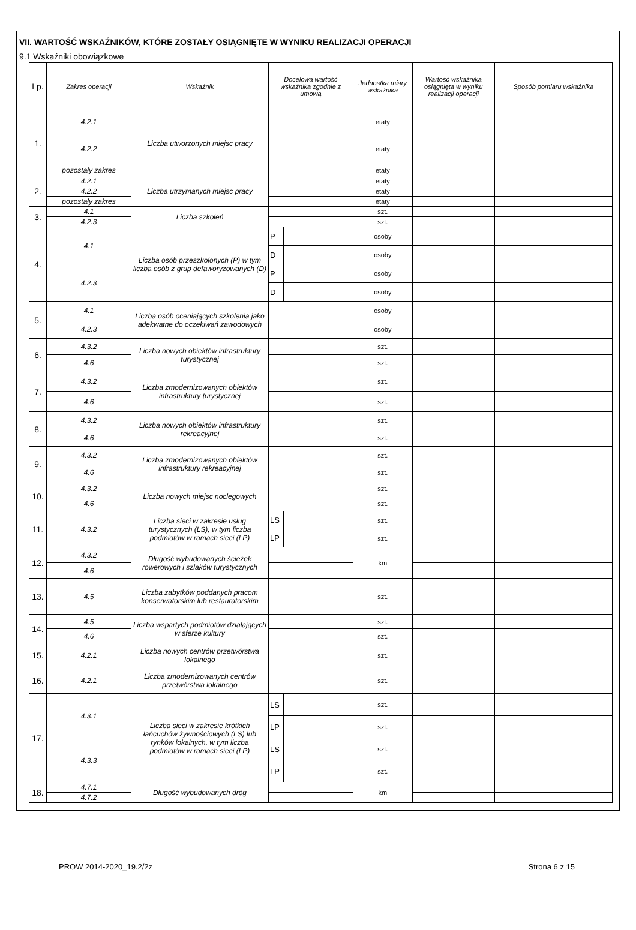VII. WARTOŚĆ WSKAŹNIKÓW, KTÓRE ZOSTAŁY OSIĄGNIĘTE W WYNIKU REALIZACJI OPERACJI
9.1 Wskaźniki obowiązkowe
| Lp. | Zakres operacji | Wskaźnik | Docelowa wartość wskaźnika zgodnie z umową | | Jednostka miary wskaźnika | Wartość wskaźnika osiągnięta w wyniku realizacji operacji | Sposób pomiaru wskaźnika |
| --- | --- | --- | --- | --- | --- | --- | --- |
| 1. | 4.2.1 | Liczba utworzonych miejsc pracy | | | etaty | | |
| | 4.2.2 | | | | etaty | | |
| | pozostały zakres | | | | etaty | | |
| 2. | 4.2.1 | Liczba utrzymanych miejsc pracy | | | etaty | | |
| | 4.2.2 | | | | etaty | | |
| | pozostały zakres | | | | etaty | | |
| 3. | 4.1 | Liczba szkoleń | | | szt. | | |
| | 4.2.3 | | | | szt. | | |
| 4. | 4.1 | Liczba osób przeszkolonych (P) w tym liczba osób z grup defaworyzowanych (D) | P | | osoby | | |
| | | | D | | osoby | | |
| | 4.2.3 | | P | | osoby | | |
| | | | D | | osoby | | |
| 5. | 4.1 | Liczba osób oceniających szkolenia jako adekwatne do oczekiwań zawodowych | | | osoby | | |
| | 4.2.3 | | | | osoby | | |
| 6. | 4.3.2 | Liczba nowych obiektów infrastruktury turystycznej | | | szt. | | |
| | 4.6 | | | | szt. | | |
| 7. | 4.3.2 | Liczba zmodernizowanych obiektów infrastruktury turystycznej | | | szt. | | |
| | 4.6 | | | | szt. | | |
| 8. | 4.3.2 | Liczba nowych obiektów infrastruktury rekreacyjnej | | | szt. | | |
| | 4.6 | | | | szt. | | |
| 9. | 4.3.2 | Liczba zmodernizowanych obiektów infrastruktury rekreacyjnej | | | szt. | | |
| | 4.6 | | | | szt. | | |
| 10. | 4.3.2 | Liczba nowych miejsc noclegowych | | | szt. | | |
| | 4.6 | | | | szt. | | |
| 11. | 4.3.2 | Liczba sieci w zakresie usług turystycznych (LS), w tym liczba podmiotów w ramach sieci (LP) | LS | | szt. | | |
| | | | LP | | szt. | | |
| 12. | 4.3.2 | Długość wybudowanych ścieżek rowerowych i szlaków turystycznych | | | km | | |
| | 4.6 | | | | | | |
| 13. | 4.5 | Liczba zabytków poddanych pracom konserwatorskim lub restauratorskim | | | szt. | | |
| 14. | 4.5 | Liczba wspartych podmiotów działających w sferze kultury | | | szt. | | |
| | 4.6 | | | | szt. | | |
| 15. | 4.2.1 | Liczba nowych centrów przetwórstwa lokalnego | | | szt. | | |
| 16. | 4.2.1 | Liczba zmodernizowanych centrów przetwórstwa lokalnego | | | szt. | | |
| 17. | 4.3.1 | Liczba sieci w zakresie krótkich łańcuchów żywnościowych (LS) lub rynków lokalnych, w tym liczba podmiotów w ramach sieci (LP) | LS | | szt. | | |
| | | | LP | | szt. | | |
| | 4.3.3 | | LS | | szt. | | |
| | | | LP | | szt. | | |
| 18. | 4.7.1 | Długość wybudowanych dróg | | | km | | |
| | 4.7.2 | | | | | | |
PROW 2014-2020_19.2/2z Strona 6 z 15